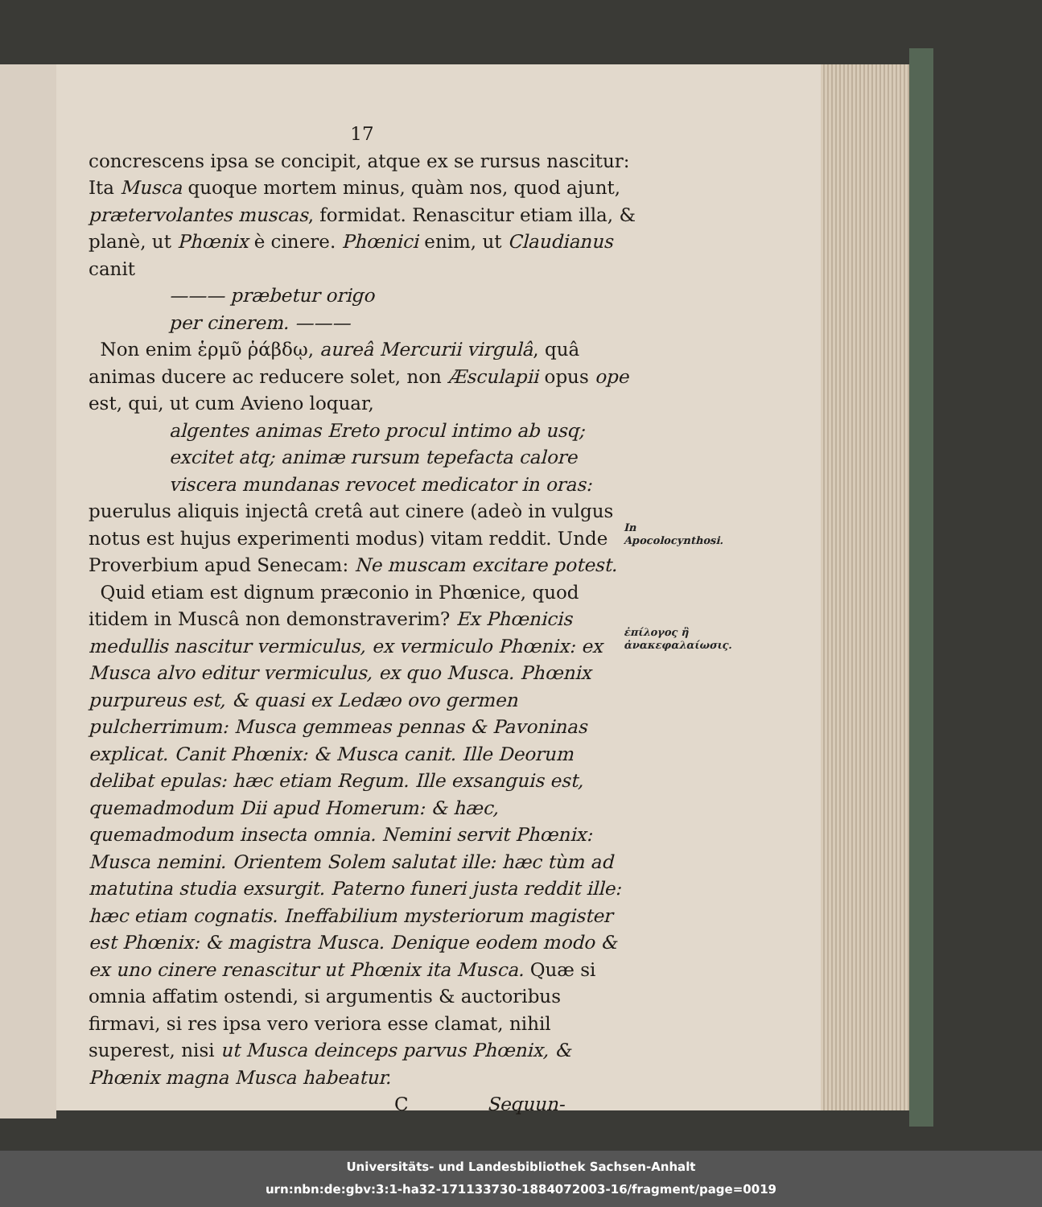17
concrescens ipsa se concipit, atque ex se rursus nascitur: Ita Musca quoque mortem minus, quàm nos, quod ajunt, prætervolantes muscas, formidat. Renascitur etiam illa, & planè, ut Phœnix è cinere. Phœnici enim, ut Claudianus canit
——— præbetur origo
per cinerem. ———
Non enim ἑρμῦ ῥάβδῳ, aureâ Mercurii virgulâ, quâ animas ducere ac reducere solet, non Æsculapii opus ope est, qui, ut cum Avieno loquar,
algentes animas Ereto procul intimo ab usq;
excitet atq; animæ rursum tepefacta calore
viscera mundanas revocet medicator in oras:
puerulus aliquis injectâ cretâ aut cinere (adeò in vulgus notus est hujus experimenti modus) vitam reddit. Unde Proverbium apud Senecam: Ne muscam excitare potest.
Quid etiam est dignum præconio in Phœnice, quod itidem in Muscâ non demonstraverim? Ex Phœnicis medullis nascitur vermiculus, ex vermiculo Phœnix: ex Musca alvo editur vermiculus, ex quo Musca. Phœnix purpureus est, & quasi ex Ledæo ovo germen pulcherrimum: Musca gemmeas pennas & Pavoninas explicat. Canit Phœnix: & Musca canit. Ille Deorum delibat epulas: hæc etiam Regum. Ille exsanguis est, quemadmodum Dii apud Homerum: & hæc, quemadmodum insecta omnia. Nemini servit Phœnix: Musca nemini. Orientem Solem salutat ille: hæc tùm ad matutina studia exsurgit. Paterno funeri justa reddit ille: hæc etiam cognatis. Ineffabilium mysteriorum magister est Phœnix: & magistra Musca. Denique eodem modo & ex uno cinere renascitur ut Phœnix ita Musca. Quæ si omnia affatim ostendi, si argumentis & auctoribus firmavi, si res ipsa vero veriora esse clamat, nihil superest, nisi ut Musca deinceps parvus Phœnix, & Phœnix magna Musca habeatur.
C Sequun-
In Apocolocynthosi.
ἐπίλογος ἢ ἀνακεφαλαίωσις.
Universitäts- und Landesbibliothek Sachsen-Anhalt
urn:nbn:de:gbv:3:1-ha32-171133730-1884072003-16/fragment/page=0019